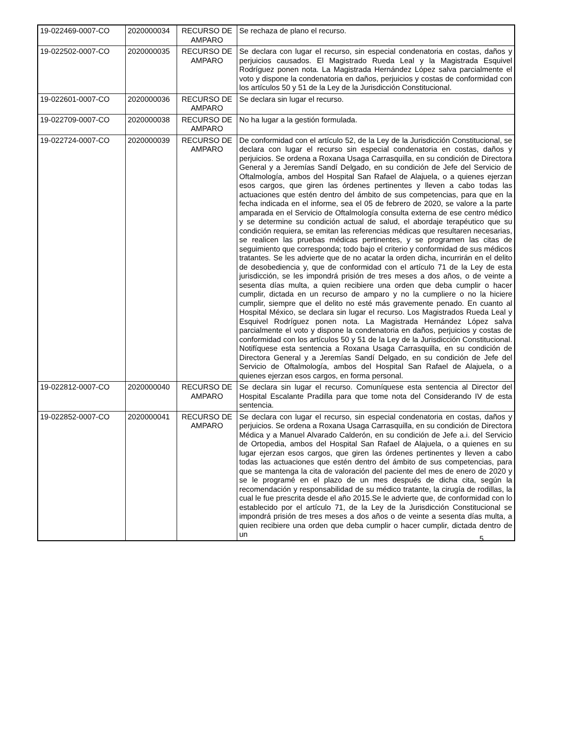| 19-022469-0007-CO | 2020000034 | RECURSO DE AMPARO | Se rechaza de plano el recurso. |
| 19-022502-0007-CO | 2020000035 | RECURSO DE AMPARO | Se declara con lugar el recurso, sin especial condenatoria en costas, daños y perjuicios causados. El Magistrado Rueda Leal y la Magistrada Esquivel Rodríguez ponen nota. La Magistrada Hernández López salva parcialmente el voto y dispone la condenatoria en daños, perjuicios y costas de conformidad con los artículos 50 y 51 de la Ley de la Jurisdicción Constitucional. |
| 19-022601-0007-CO | 2020000036 | RECURSO DE AMPARO | Se declara sin lugar el recurso. |
| 19-022709-0007-CO | 2020000038 | RECURSO DE AMPARO | No ha lugar a la gestión formulada. |
| 19-022724-0007-CO | 2020000039 | RECURSO DE AMPARO | De conformidad con el artículo 52, de la Ley de la Jurisdicción Constitucional, se declara con lugar el recurso sin especial condenatoria en costas, daños y perjuicios. Se ordena a Roxana Usaga Carrasquilla, en su condición de Directora General y a Jeremías Sandí Delgado, en su condición de Jefe del Servicio de Oftalmología, ambos del Hospital San Rafael de Alajuela, o a quienes ejerzan esos cargos, que giren las órdenes pertinentes y lleven a cabo todas las actuaciones que estén dentro del ámbito de sus competencias, para que en la fecha indicada en el informe, sea el 05 de febrero de 2020, se valore a la parte amparada en el Servicio de Oftalmología consulta externa de ese centro médico y se determine su condición actual de salud, el abordaje terapéutico que su condición requiera, se emitan las referencias médicas que resultaren necesarias, se realicen las pruebas médicas pertinentes, y se programen las citas de seguimiento que corresponda; todo bajo el criterio y conformidad de sus médicos tratantes. Se les advierte que de no acatar la orden dicha, incurrirán en el delito de desobediencia y, que de conformidad con el artículo 71 de la Ley de esta jurisdicción, se les impondrá prisión de tres meses a dos años, o de veinte a sesenta días multa, a quien recibiere una orden que deba cumplir o hacer cumplir, dictada en un recurso de amparo y no la cumpliere o no la hiciere cumplir, siempre que el delito no esté más gravemente penado. En cuanto al Hospital México, se declara sin lugar el recurso. Los Magistrados Rueda Leal y Esquivel Rodríguez ponen nota. La Magistrada Hernández López salva parcialmente el voto y dispone la condenatoria en daños, perjuicios y costas de conformidad con los artículos 50 y 51 de la Ley de la Jurisdicción Constitucional. Notifíquese esta sentencia a Roxana Usaga Carrasquilla, en su condición de Directora General y a Jeremías Sandí Delgado, en su condición de Jefe del Servicio de Oftalmología, ambos del Hospital San Rafael de Alajuela, o a quienes ejerzan esos cargos, en forma personal. |
| 19-022812-0007-CO | 2020000040 | RECURSO DE AMPARO | Se declara sin lugar el recurso. Comuníquese esta sentencia al Director del Hospital Escalante Pradilla para que tome nota del Considerando IV de esta sentencia. |
| 19-022852-0007-CO | 2020000041 | RECURSO DE AMPARO | Se declara con lugar el recurso, sin especial condenatoria en costas, daños y perjuicios. Se ordena a Roxana Usaga Carrasquilla, en su condición de Directora Médica y a Manuel Alvarado Calderón, en su condición de Jefe a.i. del Servicio de Ortopedia, ambos del Hospital San Rafael de Alajuela, o a quienes en su lugar ejerzan esos cargos, que giren las órdenes pertinentes y lleven a cabo todas las actuaciones que estén dentro del ámbito de sus competencias, para que se mantenga la cita de valoración del paciente del mes de enero de 2020 y se le programé en el plazo de un mes después de dicha cita, según la recomendación y responsabilidad de su médico tratante, la cirugía de rodillas, la cual le fue prescrita desde el año 2015.Se le advierte que, de conformidad con lo establecido por el artículo 71, de la Ley de la Jurisdicción Constitucional se impondrá prisión de tres meses a dos años o de veinte a sesenta días multa, a quien recibiere una orden que deba cumplir o hacer cumplir, dictada dentro de un |
5